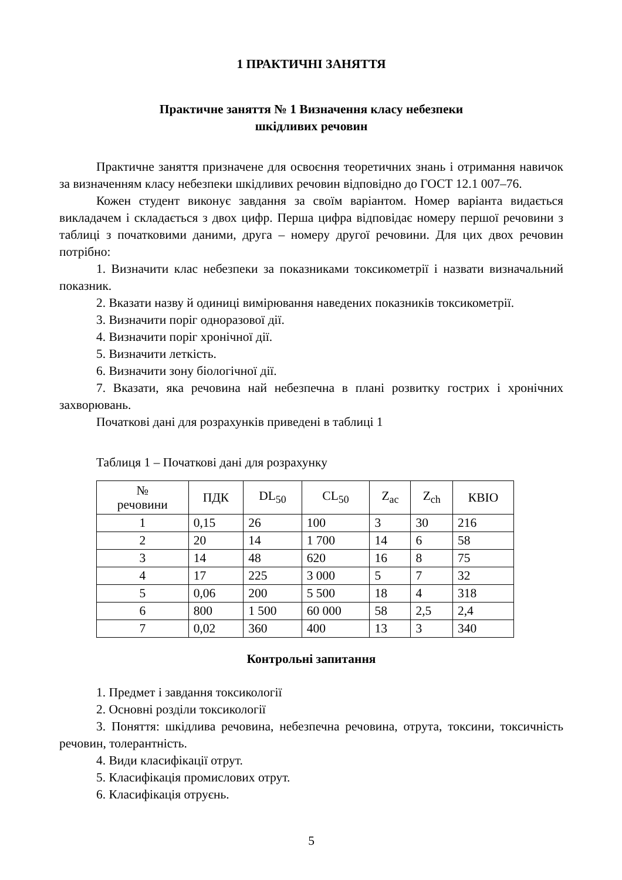1 ПРАКТИЧНІ ЗАНЯТТЯ
Практичне заняття № 1 Визначення класу небезпеки
шкідливих речовин
Практичне заняття призначене для освоєння теоретичних знань і отримання навичок за визначенням класу небезпеки шкідливих речовин відповідно до ГОСТ 12.1 007–76.
Кожен студент виконує завдання за своїм варіантом. Номер варіанта видається викладачем і складається з двох цифр. Перша цифра відповідає номеру першої речовини з таблиці з початковими даними, друга – номеру другої речовини. Для цих двох речовин потрібно:
1. Визначити клас небезпеки за показниками токсикометрії і назвати визначальний показник.
2. Вказати назву й одиниці вимірювання наведених показників токсикометрії.
3. Визначити поріг одноразової дії.
4. Визначити поріг хронічної дії.
5. Визначити леткість.
6. Визначити зону біологічної дії.
7. Вказати, яка речовина най небезпечна в плані розвитку гострих і хронічних захворювань.
Початкові дані для розрахунків приведені в таблиці 1
Таблиця 1 – Початкові дані для розрахунку
| № речовини | ПДК | DL<sub>50</sub> | CL<sub>50</sub> | Z<sub>ac</sub> | Z<sub>ch</sub> | КВІО |
| --- | --- | --- | --- | --- | --- | --- |
| 1 | 0,15 | 26 | 100 | 3 | 30 | 216 |
| 2 | 20 | 14 | 1 700 | 14 | 6 | 58 |
| 3 | 14 | 48 | 620 | 16 | 8 | 75 |
| 4 | 17 | 225 | 3 000 | 5 | 7 | 32 |
| 5 | 0,06 | 200 | 5 500 | 18 | 4 | 318 |
| 6 | 800 | 1 500 | 60 000 | 58 | 2,5 | 2,4 |
| 7 | 0,02 | 360 | 400 | 13 | 3 | 340 |
Контрольні запитання
1. Предмет і завдання токсикології
2. Основні розділи токсикології
3. Поняття: шкідлива речовина, небезпечна речовина, отрута, токсини, токсичність речовин, толерантність.
4. Види класифікації отрут.
5. Класифікація промислових отрут.
6. Класифікація отруєнь.
5